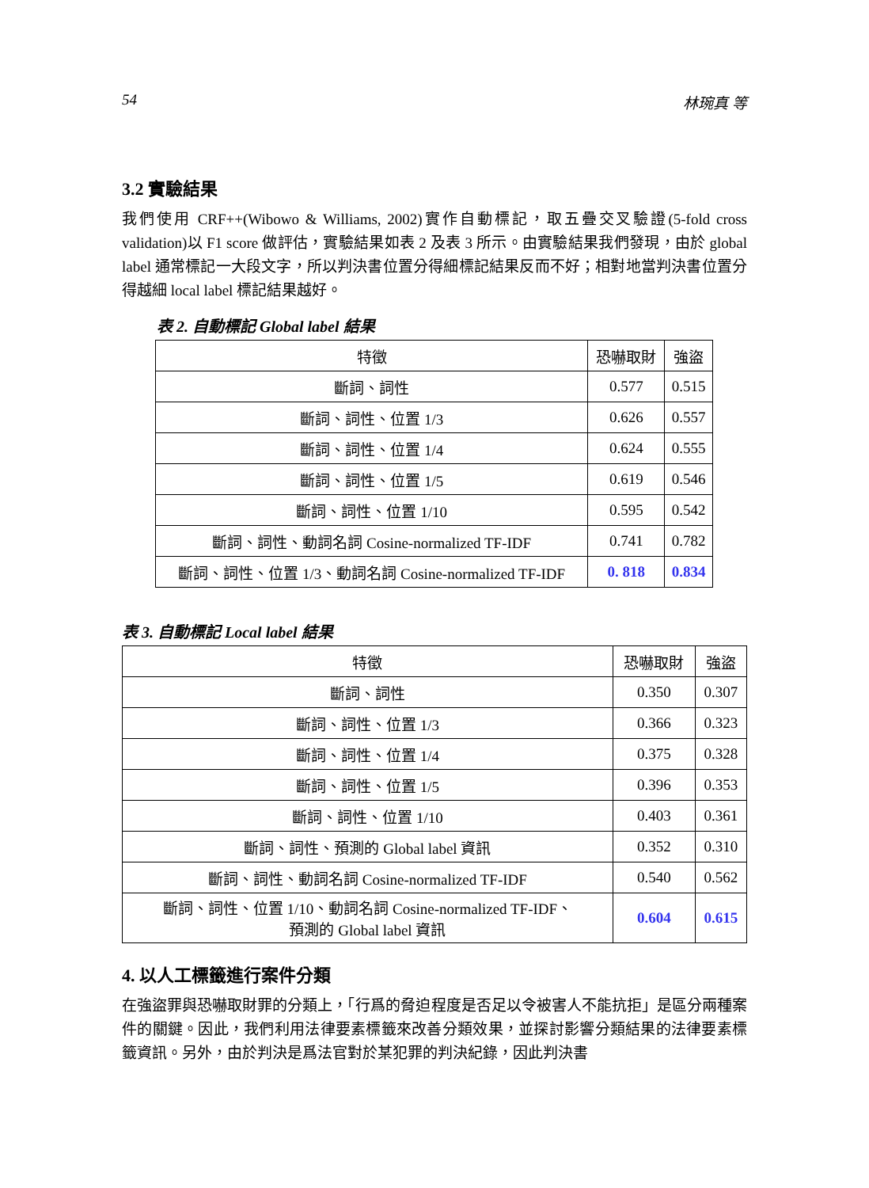54 林琬真 等
3.2 實驗結果
我們使用 CRF++(Wibowo & Williams, 2002)實作自動標記，取五疊交叉驗證(5-fold cross validation)以 F1 score 做評估，實驗結果如表 2 及表 3 所示。由實驗結果我們發現，由於 global label 通常標記一大段文字，所以判決書位置分得細標記結果反而不好；相對地當判決書位置分得越細 local label 標記結果越好。
表 2. 自動標記 Global label 結果
| 特徵 | 恐嚇取財 | 強盜 |
| --- | --- | --- |
| 斷詞、詞性 | 0.577 | 0.515 |
| 斷詞、詞性、位置 1/3 | 0.626 | 0.557 |
| 斷詞、詞性、位置 1/4 | 0.624 | 0.555 |
| 斷詞、詞性、位置 1/5 | 0.619 | 0.546 |
| 斷詞、詞性、位置 1/10 | 0.595 | 0.542 |
| 斷詞、詞性、動詞名詞 Cosine-normalized TF-IDF | 0.741 | 0.782 |
| 斷詞、詞性、位置 1/3、動詞名詞 Cosine-normalized TF-IDF | 0. 818 | 0.834 |
表 3. 自動標記 Local label 結果
| 特徵 | 恐嚇取財 | 強盜 |
| --- | --- | --- |
| 斷詞、詞性 | 0.350 | 0.307 |
| 斷詞、詞性、位置 1/3 | 0.366 | 0.323 |
| 斷詞、詞性、位置 1/4 | 0.375 | 0.328 |
| 斷詞、詞性、位置 1/5 | 0.396 | 0.353 |
| 斷詞、詞性、位置 1/10 | 0.403 | 0.361 |
| 斷詞、詞性、預測的 Global label 資訊 | 0.352 | 0.310 |
| 斷詞、詞性、動詞名詞 Cosine-normalized TF-IDF | 0.540 | 0.562 |
| 斷詞、詞性、位置 1/10、動詞名詞 Cosine-normalized TF-IDF、 預測的 Global label 資訊 | 0.604 | 0.615 |
4. 以人工標籤進行案件分類
在強盜罪與恐嚇取財罪的分類上，「行爲的脅迫程度是否足以令被害人不能抗拒」是區分兩種案件的關鍵。因此，我們利用法律要素標籤來改善分類效果，並探討影響分類結果的法律要素標籤資訊。另外，由於判決是爲法官對於某犯罪的判決紀錄，因此判決書